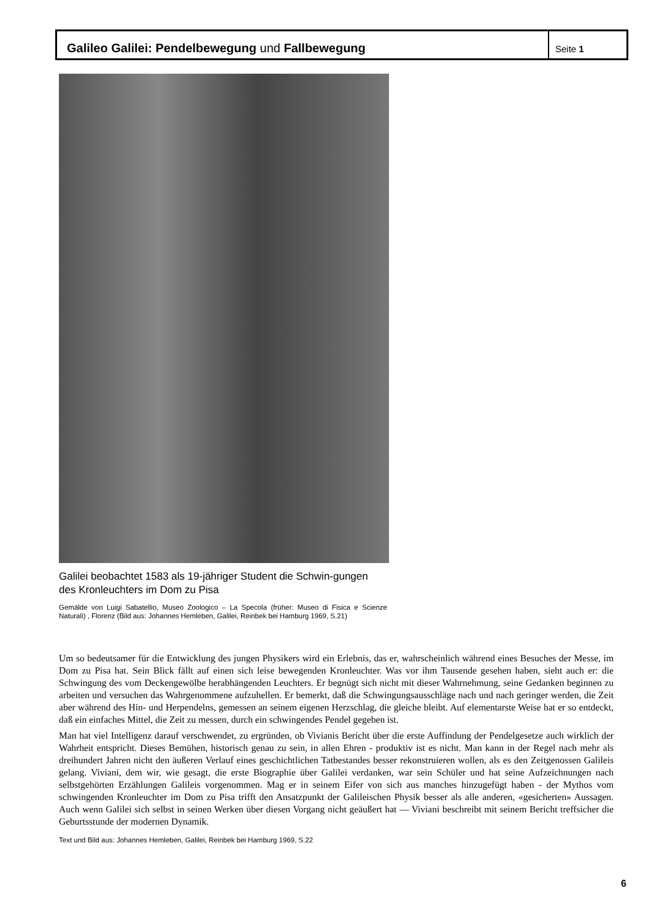Galileo Galilei: Pendelbewegung und Fallbewegung
Seite 1
Galilei beobachtet 1583 als 19-jähriger Student die Schwin-gungen des Kronleuchters im Dom zu Pisa
Gemälde von Luigi Sabatellio, Museo Zoologico – La Specola (früher: Museo di Fisica e Scienze Naturali) , Florenz (Bild aus: Johannes Hemleben, Galilei, Reinbek bei Hamburg 1969, S.21)
Um so bedeutsamer für die Entwicklung des jungen Physikers wird ein Erlebnis, das er, wahrscheinlich während eines Besuches der Messe, im Dom zu Pisa hat. Sein Blick fällt auf einen sich leise bewegenden Kronleuchter. Was vor ihm Tausende gesehen haben, sieht auch er: die Schwingung des vom Deckengewölbe herabhängenden Leuchters. Er begnügt sich nicht mit dieser Wahrnehmung, seine Gedanken beginnen zu arbeiten und versuchen das Wahrgenommene aufzuhellen. Er bemerkt, daß die Schwingungsausschläge nach und nach geringer werden, die Zeit aber während des Hin- und Herpendelns, gemessen an seinem eigenen Herzschlag, die gleiche bleibt. Auf elementarste Weise hat er so entdeckt, daß ein einfaches Mittel, die Zeit zu messen, durch ein schwingendes Pendel gegeben ist.
Man hat viel Intelligenz darauf verschwendet, zu ergründen, ob Vivianis Bericht über die erste Auffindung der Pendelgesetze auch wirklich der Wahrheit entspricht. Dieses Bemühen, historisch genau zu sein, in allen Ehren - produktiv ist es nicht. Man kann in der Regel nach mehr als dreihundert Jahren nicht den äußeren Verlauf eines geschichtlichen Tatbestandes besser rekonstruieren wollen, als es den Zeitgenossen Galileis gelang. Viviani, dem wir, wie gesagt, die erste Biographie über Galilei verdanken, war sein Schüler und hat seine Aufzeichnungen nach selbstgehörten Erzählungen Galileis vorgenommen. Mag er in seinem Eifer von sich aus manches hinzugefügt haben - der Mythos vom schwingenden Kronleuchter im Dom zu Pisa trifft den Ansatzpunkt der Galileischen Physik besser als alle anderen, «gesicherten» Aussagen. Auch wenn Galilei sich selbst in seinen Werken über diesen Vorgang nicht geäußert hat — Viviani beschreibt mit seinem Bericht treffsicher die Geburtsstunde der modernen Dynamik.
Text und Bild aus: Johannes Hemleben, Galilei, Reinbek bei Hamburg 1969, S.22
6